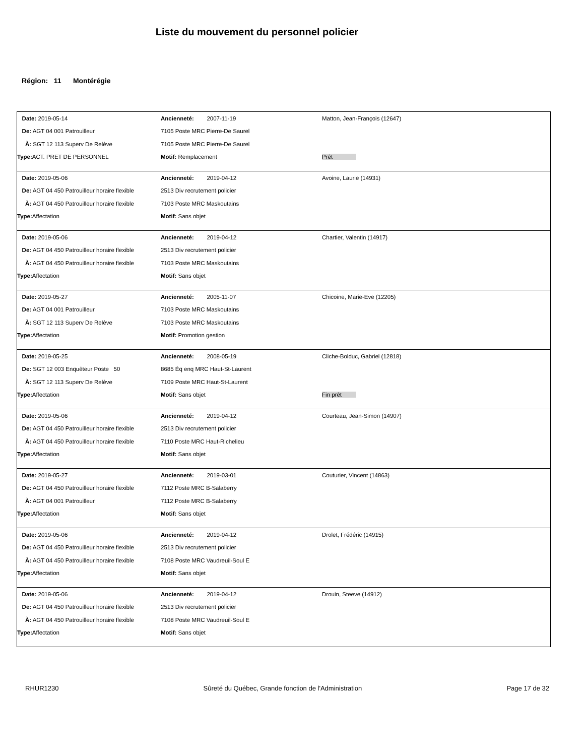Liste du mouvement du personnel policier
Région: 11 Montérégie
| Date: 2019-05-14 | Ancienneté: 2007-11-19 | Matton, Jean-François (12647) |
| De: AGT 04 001 Patrouilleur | 7105 Poste MRC Pierre-De Saurel | |
| À: SGT 12 113 Superv De Relève | 7105 Poste MRC Pierre-De Saurel | |
| Type: ACT. PRET DE PERSONNEL | Motif: Remplacement | Prêt |
| Date: 2019-05-06 | Ancienneté: 2019-04-12 | Avoine, Laurie (14931) |
| De: AGT 04 450 Patrouilleur horaire flexible | 2513 Div recrutement policier | |
| À: AGT 04 450 Patrouilleur horaire flexible | 7103 Poste MRC Maskoutains | |
| Type: Affectation | Motif: Sans objet | |
| Date: 2019-05-06 | Ancienneté: 2019-04-12 | Chartier, Valentin (14917) |
| De: AGT 04 450 Patrouilleur horaire flexible | 2513 Div recrutement policier | |
| À: AGT 04 450 Patrouilleur horaire flexible | 7103 Poste MRC Maskoutains | |
| Type: Affectation | Motif: Sans objet | |
| Date: 2019-05-27 | Ancienneté: 2005-11-07 | Chicoine, Marie-Eve (12205) |
| De: AGT 04 001 Patrouilleur | 7103 Poste MRC Maskoutains | |
| À: SGT 12 113 Superv De Relève | 7103 Poste MRC Maskoutains | |
| Type: Affectation | Motif: Promotion gestion | |
| Date: 2019-05-25 | Ancienneté: 2008-05-19 | Cliche-Bolduc, Gabriel (12818) |
| De: SGT 12 003 Enquêteur Poste 50 | 8685 Éq enq MRC Haut-St-Laurent | |
| À: SGT 12 113 Superv De Relève | 7109 Poste MRC Haut-St-Laurent | |
| Type: Affectation | Motif: Sans objet | Fin prêt |
| Date: 2019-05-06 | Ancienneté: 2019-04-12 | Courteau, Jean-Simon (14907) |
| De: AGT 04 450 Patrouilleur horaire flexible | 2513 Div recrutement policier | |
| À: AGT 04 450 Patrouilleur horaire flexible | 7110 Poste MRC Haut-Richelieu | |
| Type: Affectation | Motif: Sans objet | |
| Date: 2019-05-27 | Ancienneté: 2019-03-01 | Couturier, Vincent (14863) |
| De: AGT 04 450 Patrouilleur horaire flexible | 7112 Poste MRC B-Salaberry | |
| À: AGT 04 001 Patrouilleur | 7112 Poste MRC B-Salaberry | |
| Type: Affectation | Motif: Sans objet | |
| Date: 2019-05-06 | Ancienneté: 2019-04-12 | Drolet, Frédéric (14915) |
| De: AGT 04 450 Patrouilleur horaire flexible | 2513 Div recrutement policier | |
| À: AGT 04 450 Patrouilleur horaire flexible | 7108 Poste MRC Vaudreuil-Soul E | |
| Type: Affectation | Motif: Sans objet | |
| Date: 2019-05-06 | Ancienneté: 2019-04-12 | Drouin, Steeve (14912) |
| De: AGT 04 450 Patrouilleur horaire flexible | 2513 Div recrutement policier | |
| À: AGT 04 450 Patrouilleur horaire flexible | 7108 Poste MRC Vaudreuil-Soul E | |
| Type: Affectation | Motif: Sans objet | |
RHUR1230 Sûreté du Québec, Grande fonction de l'Administration Page 17 de 32